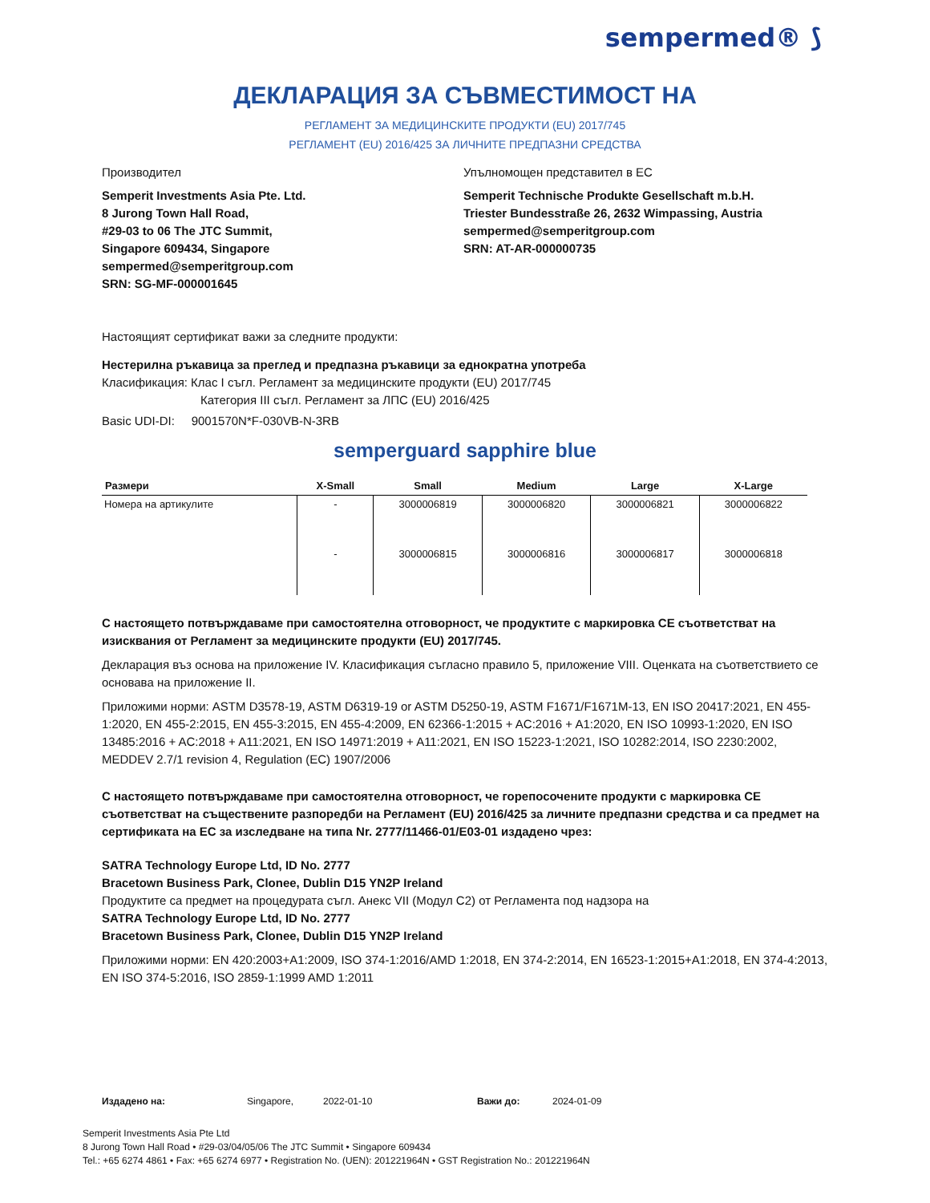sempermed® ⟆
ДЕКЛАРАЦИЯ ЗА СЪВМЕСТИМОСТ НА
РЕГЛАМЕНТ ЗА МЕДИЦИНСКИТЕ ПРОДУКТИ (EU) 2017/745
РЕГЛАМЕНТ (EU) 2016/425 ЗА ЛИЧНИТЕ ПРЕДПАЗНИ СРЕДСТВА
Производител
Semperit Investments Asia Pte. Ltd.
8 Jurong Town Hall Road,
#29-03 to 06 The JTC Summit,
Singapore 609434, Singapore
sempermed@semperitgroup.com
SRN: SG-MF-000001645
Упълномощен представител в ЕС
Semperit Technische Produkte Gesellschaft m.b.H.
Triester Bundesstraße 26, 2632 Wimpassing, Austria
sempermed@semperitgroup.com
SRN: AT-AR-000000735
Настоящият сертификат важи за следните продукти:
Нестерилна ръкавица за преглед и предпазна ръкавици за еднократна употреба
Класификация: Клас I съгл. Регламент за медицинските продукти (EU) 2017/745
Категория III съгл. Регламент за ЛПС (EU) 2016/425
Basic UDI-DI: 9001570N*F-030VB-N-3RB
semperguard sapphire blue
| Размери | X-Small | Small | Medium | Large | X-Large |
| --- | --- | --- | --- | --- | --- |
| Номера на артикулите | - | 3000006819 | 3000006820 | 3000006821 | 3000006822 |
| | - | 3000006815 | 3000006816 | 3000006817 | 3000006818 |
С настоящето потвърждаваме при самостоятелна отговорност, че продуктите с маркировка СЕ съответстват на изисквания от Регламент за медицинските продукти (EU) 2017/745.
Декларация въз основа на приложение IV. Класификация съгласно правило 5, приложение VIII. Оценката на съответствието се основава на приложение II.
Приложими норми: ASTM D3578-19, ASTM D6319-19 or ASTM D5250-19, ASTM F1671/F1671M-13, EN ISO 20417:2021, EN 455-1:2020, EN 455-2:2015, EN 455-3:2015, EN 455-4:2009, EN 62366-1:2015 + AC:2016 + A1:2020, EN ISO 10993-1:2020, EN ISO 13485:2016 + AC:2018 + A11:2021, EN ISO 14971:2019 + A11:2021, EN ISO 15223-1:2021, ISO 10282:2014, ISO 2230:2002, MEDDEV 2.7/1 revision 4, Regulation (EC) 1907/2006
С настоящето потвърждаваме при самостоятелна отговорност, че горепосочените продукти с маркировка СЕ съответстват на съществените разпоредби на Регламент (EU) 2016/425 за личните предпазни средства и са предмет на сертификата на ЕС за изследване на типа Nr. 2777/11466-01/E03-01 издадено чрез:
SATRA Technology Europe Ltd, ID No. 2777
Bracetown Business Park, Clonee, Dublin D15 YN2P Ireland
Продуктите са предмет на процедурата съгл. Анекс VII (Модул C2) от Регламента под надзора на
SATRA Technology Europe Ltd, ID No. 2777
Bracetown Business Park, Clonee, Dublin D15 YN2P Ireland
Приложими норми: EN 420:2003+A1:2009, ISO 374-1:2016/AMD 1:2018, EN 374-2:2014, EN 16523-1:2015+A1:2018, EN 374-4:2013, EN ISO 374-5:2016, ISO 2859-1:1999 AMD 1:2011
Издадено на: Singapore, 2022-01-10 Важи до: 2024-01-09
Semperit Investments Asia Pte Ltd
8 Jurong Town Hall Road • #29-03/04/05/06 The JTC Summit • Singapore 609434
Tel.: +65 6274 4861 • Fax: +65 6274 6977 • Registration No. (UEN): 201221964N • GST Registration No.: 201221964N